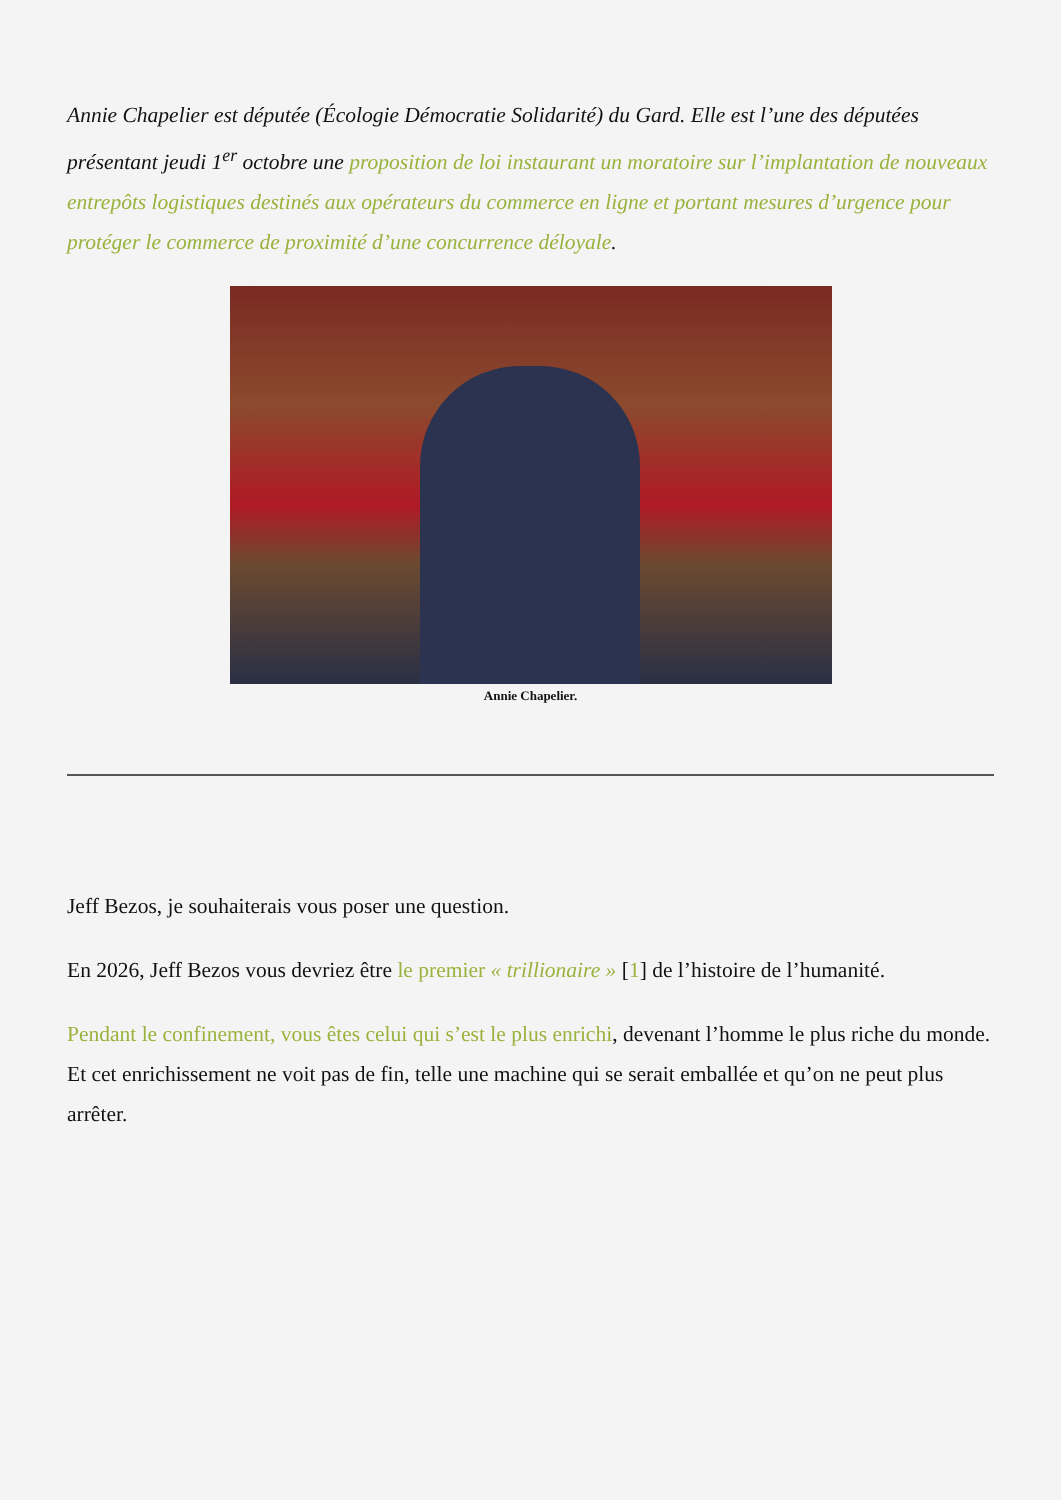Annie Chapelier est députée (Écologie Démocratie Solidarité) du Gard. Elle est l’une des députées présentant jeudi 1<sup>er</sup> octobre une proposition de loi instaurant un moratoire sur l’implantation de nouveaux entrepôts logistiques destinés aux opérateurs du commerce en ligne et portant mesures d’urgence pour protéger le commerce de proximité d’une concurrence déloyale.
Annie Chapelier.
Jeff Bezos, je souhaiterais vous poser une question.
En 2026, Jeff Bezos vous devriez être le premier « trillionaire » [1] de l’histoire de l’humanité.
Pendant le confinement, vous êtes celui qui s’est le plus enrichi, devenant l’homme le plus riche du monde. Et cet enrichissement ne voit pas de fin, telle une machine qui se serait emballée et qu’on ne peut plus arrêter.